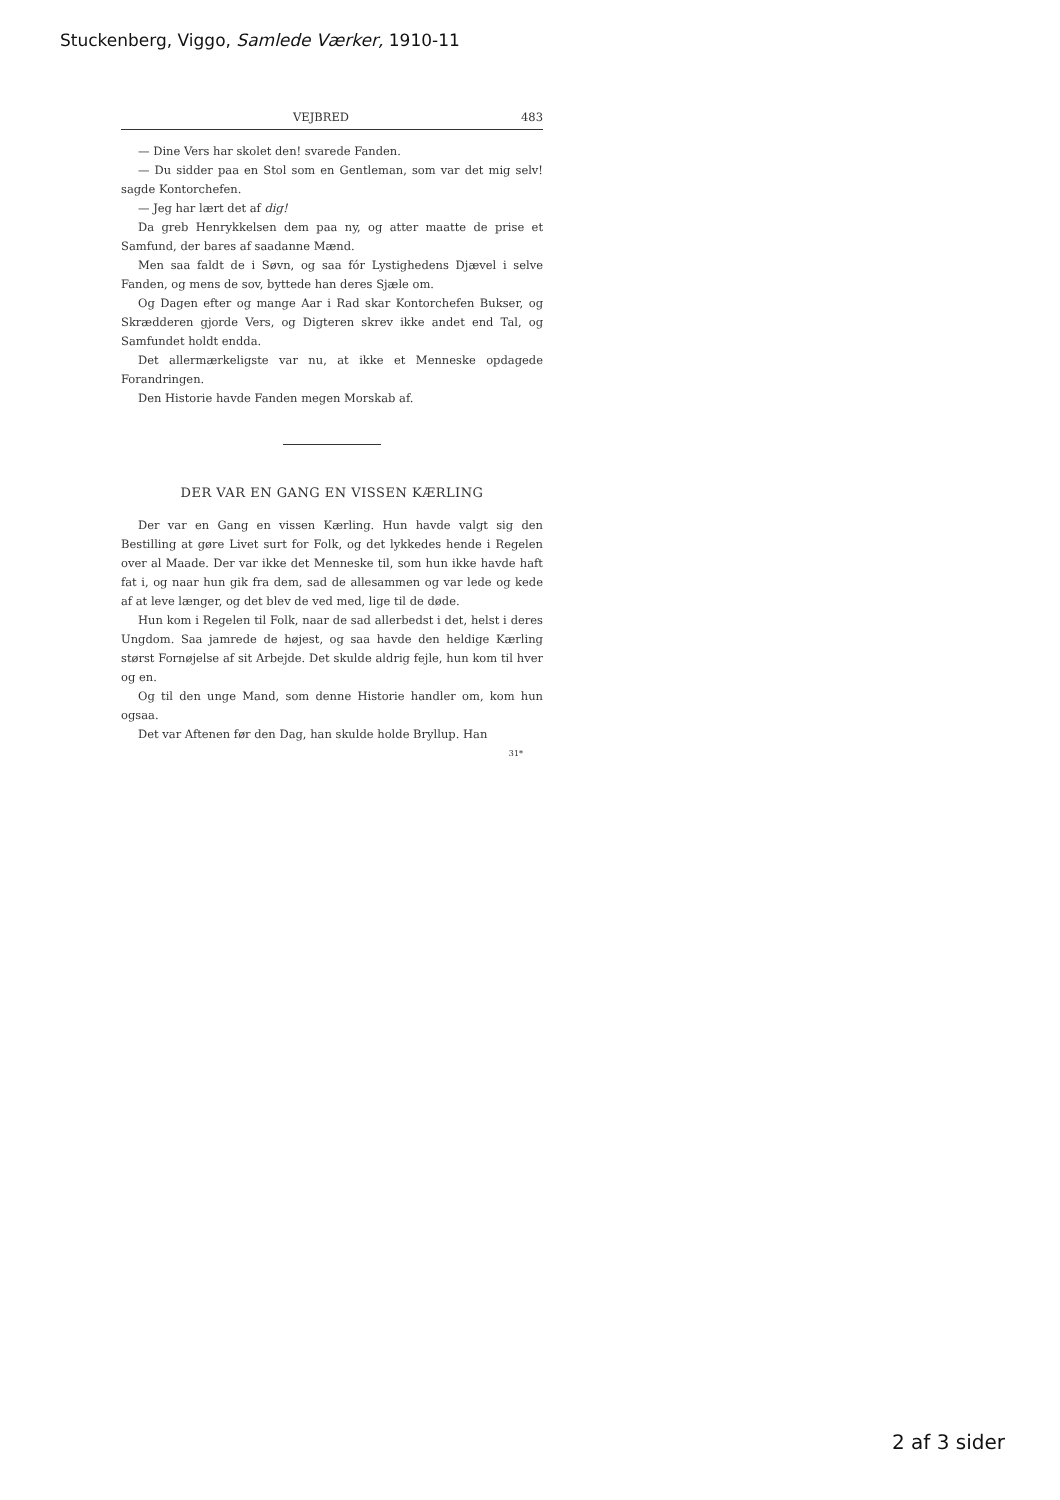Stuckenberg, Viggo, Samlede Værker, 1910-11
VEJBRED 483
— Dine Vers har skolet den! svarede Fanden.
— Du sidder paa en Stol som en Gentleman, som var det mig selv! sagde Kontorchefen.
— Jeg har lært det af dig!
Da greb Henrykkelsen dem paa ny, og atter maatte de prise et Samfund, der bares af saadanne Mænd.
Men saa faldt de i Søvn, og saa fór Lystighedens Djævel i selve Fanden, og mens de sov, byttede han deres Sjæle om.
Og Dagen efter og mange Aar i Rad skar Kontorchefen Bukser, og Skrædderen gjorde Vers, og Digteren skrev ikke andet end Tal, og Samfundet holdt endda.
Det allermærkeligste var nu, at ikke et Menneske opdagede Forandringen.
Den Historie havde Fanden megen Morskab af.
DER VAR EN GANG EN VISSEN KÆRLING
Der var en Gang en vissen Kærling. Hun havde valgt sig den Bestilling at gøre Livet surt for Folk, og det lykkedes hende i Regelen over al Maade. Der var ikke det Menneske til, som hun ikke havde haft fat i, og naar hun gik fra dem, sad de allesammen og var lede og kede af at leve længer, og det blev de ved med, lige til de døde.
Hun kom i Regelen til Folk, naar de sad allerbedst i det, helst i deres Ungdom. Saa jamrede de højest, og saa havde den heldige Kærling størst Fornøjelse af sit Arbejde. Det skulde aldrig fejle, hun kom til hver og en.
Og til den unge Mand, som denne Historie handler om, kom hun ogsaa.
Det var Aftenen før den Dag, han skulde holde Bryllup. Han
31*
2 af 3 sider